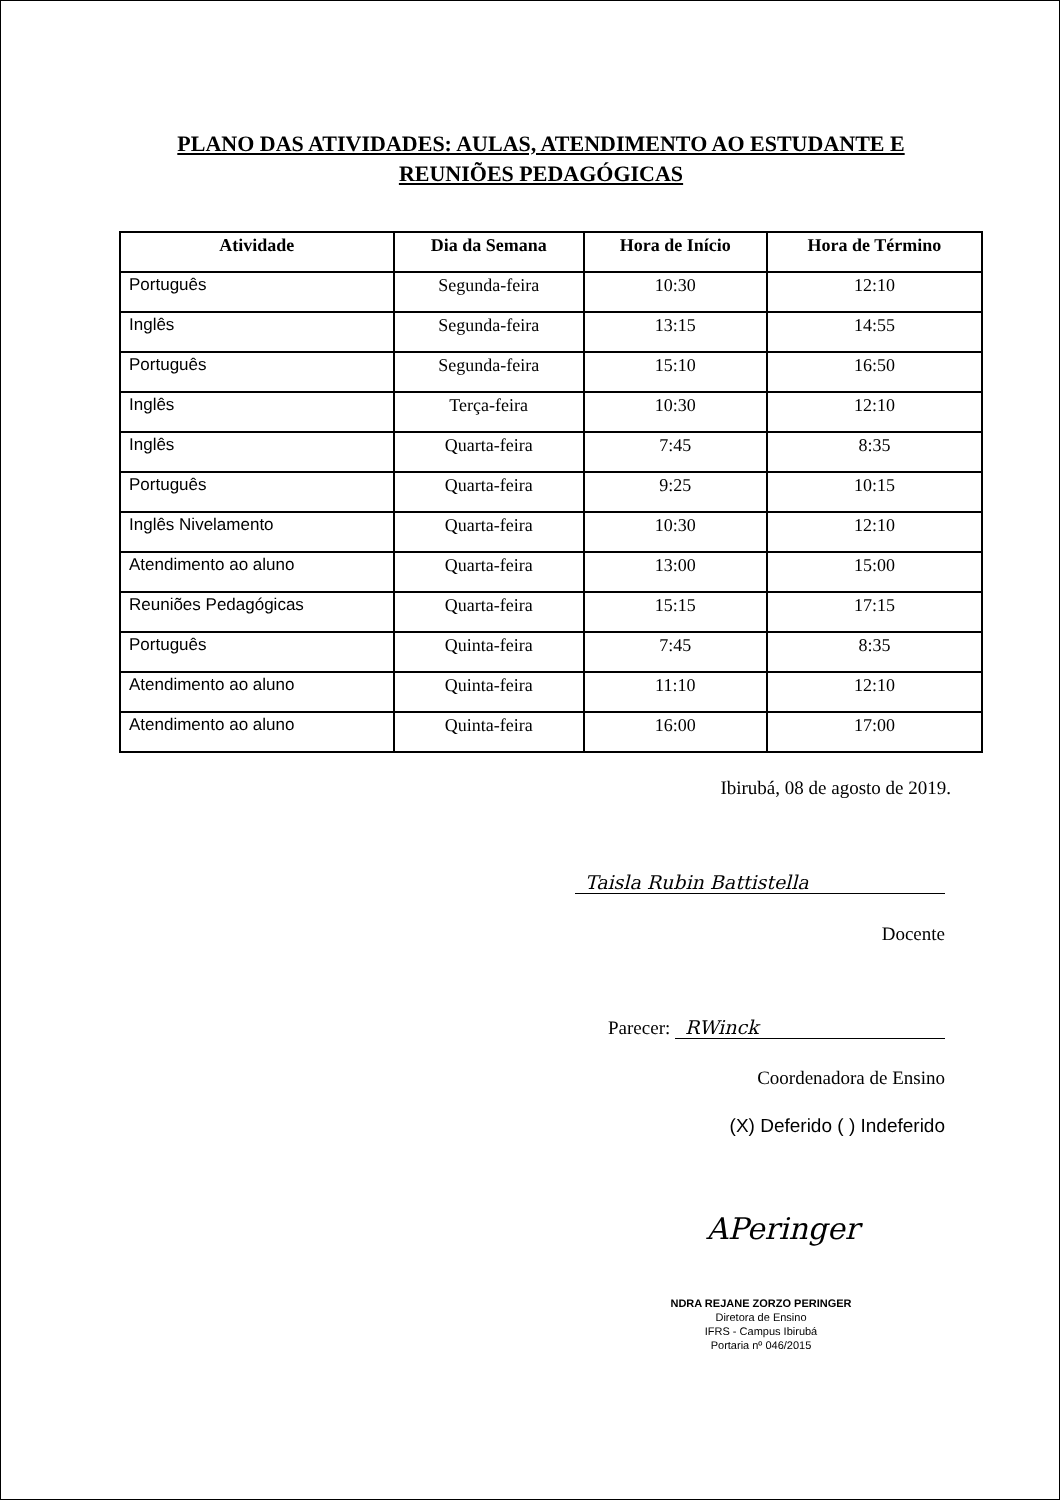PLANO DAS ATIVIDADES: AULAS, ATENDIMENTO AO ESTUDANTE E
REUNIÕES PEDAGÓGICAS
| Atividade | Dia da Semana | Hora de Início | Hora de Término |
| --- | --- | --- | --- |
| Português | Segunda-feira | 10:30 | 12:10 |
| Inglês | Segunda-feira | 13:15 | 14:55 |
| Português | Segunda-feira | 15:10 | 16:50 |
| Inglês | Terça-feira | 10:30 | 12:10 |
| Inglês | Quarta-feira | 7:45 | 8:35 |
| Português | Quarta-feira | 9:25 | 10:15 |
| Inglês Nivelamento | Quarta-feira | 10:30 | 12:10 |
| Atendimento ao aluno | Quarta-feira | 13:00 | 15:00 |
| Reuniões Pedagógicas | Quarta-feira | 15:15 | 17:15 |
| Português | Quinta-feira | 7:45 | 8:35 |
| Atendimento ao aluno | Quinta-feira | 11:10 | 12:10 |
| Atendimento ao aluno | Quinta-feira | 16:00 | 17:00 |
Ibirubá, 08 de agosto de 2019.
Taisla Rubin Battistella
Docente
Parecer: RWinck
Coordenadora de Ensino
(X) Deferido ( ) Indeferido
APeringer
NDRA REJANE ZORZO PERINGER
Diretora de Ensino
IFRS - Campus Ibirubá
Portaria nº 046/2015